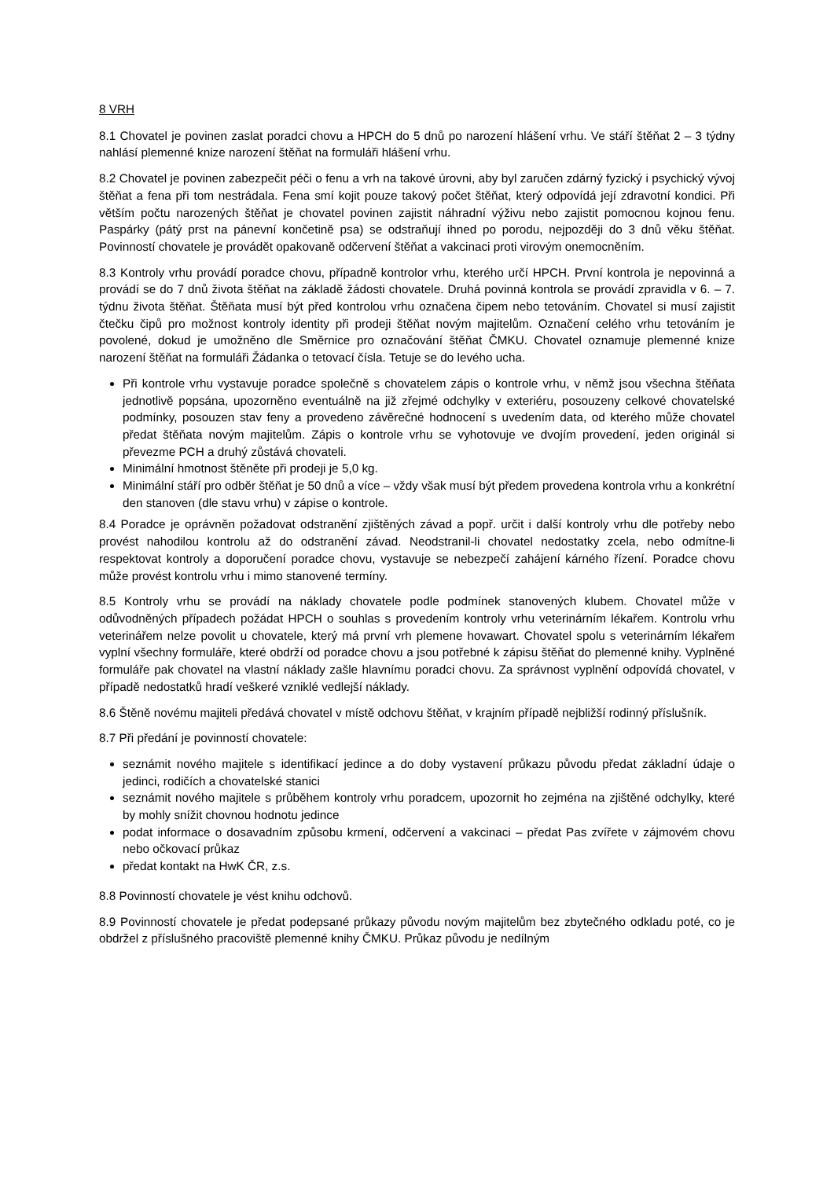8 VRH
8.1 Chovatel je povinen zaslat poradci chovu a HPCH do 5 dnů po narození hlášení vrhu. Ve stáří štěňat 2 – 3 týdny nahlásí plemenné knize narození štěňat na formuláři hlášení vrhu.
8.2 Chovatel je povinen zabezpečit péči o fenu a vrh na takové úrovni, aby byl zaručen zdárný fyzický i psychický vývoj štěňat a fena při tom nestrádala. Fena smí kojit pouze takový počet štěňat, který odpovídá její zdravotní kondici. Při větším počtu narozených štěňat je chovatel povinen zajistit náhradní výživu nebo zajistit pomocnou kojnou fenu. Paspárky (pátý prst na pánevní končetině psa) se odstraňují ihned po porodu, nejpozději do 3 dnů věku štěňat. Povinností chovatele je provádět opakovaně odčervení štěňat a vakcinaci proti virovým onemocněním.
8.3 Kontroly vrhu provádí poradce chovu, případně kontrolor vrhu, kterého určí HPCH. První kontrola je nepovinná a provádí se do 7 dnů života štěňat na základě žádosti chovatele. Druhá povinná kontrola se provádí zpravidla v 6. – 7. týdnu života štěňat. Štěňata musí být před kontrolou vrhu označena čipem nebo tetováním. Chovatel si musí zajistit čtečku čipů pro možnost kontroly identity při prodeji štěňat novým majitelům. Označení celého vrhu tetováním je povolené, dokud je umožněno dle Směrnice pro označování štěňat ČMKU. Chovatel oznamuje plemenné knize narození štěňat na formuláři Žádanka o tetovací čísla. Tetuje se do levého ucha.
Při kontrole vrhu vystavuje poradce společně s chovatelem zápis o kontrole vrhu, v němž jsou všechna štěňata jednotlivě popsána, upozorněno eventuálně na již zřejmé odchylky v exteriéru, posouzeny celkové chovatelské podmínky, posouzen stav feny a provedeno závěrečné hodnocení s uvedením data, od kterého může chovatel předat štěňata novým majitelům. Zápis o kontrole vrhu se vyhotovuje ve dvojím provedení, jeden originál si převezme PCH a druhý zůstává chovateli.
Minimální hmotnost štěněte při prodeji je 5,0 kg.
Minimální stáří pro odběr štěňat je 50 dnů a více – vždy však musí být předem provedena kontrola vrhu a konkrétní den stanoven (dle stavu vrhu) v zápise o kontrole.
8.4 Poradce je oprávněn požadovat odstranění zjištěných závad a popř. určit i další kontroly vrhu dle potřeby nebo provést nahodilou kontrolu až do odstranění závad. Neodstranil-li chovatel nedostatky zcela, nebo odmítne-li respektovat kontroly a doporučení poradce chovu, vystavuje se nebezpečí zahájení kárného řízení. Poradce chovu může provést kontrolu vrhu i mimo stanovené termíny.
8.5 Kontroly vrhu se provádí na náklady chovatele podle podmínek stanovených klubem. Chovatel může v odůvodněných případech požádat HPCH o souhlas s provedením kontroly vrhu veterinárním lékařem. Kontrolu vrhu veterinářem nelze povolit u chovatele, který má první vrh plemene hovawart. Chovatel spolu s veterinárním lékařem vyplní všechny formuláře, které obdrží od poradce chovu a jsou potřebné k zápisu štěňat do plemenné knihy. Vyplněné formuláře pak chovatel na vlastní náklady zašle hlavnímu poradci chovu. Za správnost vyplnění odpovídá chovatel, v případě nedostatků hradí veškeré vzniklé vedlejší náklady.
8.6 Štěně novému majiteli předává chovatel v místě odchovu štěňat, v krajním případě nejbližší rodinný příslušník.
8.7 Při předání je povinností chovatele:
seznámit nového majitele s identifikací jedince a do doby vystavení průkazu původu předat základní údaje o jedinci, rodičích a chovatelské stanici
seznámit nového majitele s průběhem kontroly vrhu poradcem, upozornit ho zejména na zjištěné odchylky, které by mohly snížit chovnou hodnotu jedince
podat informace o dosavadním způsobu krmení, odčervení a vakcinaci – předat Pas zvířete v zájmovém chovu nebo očkovací průkaz
předat kontakt na HwK ČR, z.s.
8.8 Povinností chovatele je vést knihu odchovů.
8.9 Povinností chovatele je předat podepsané průkazy původu novým majitelům bez zbytečného odkladu poté, co je obdržel z příslušného pracoviště plemenné knihy ČMKU. Průkaz původu je nedílným